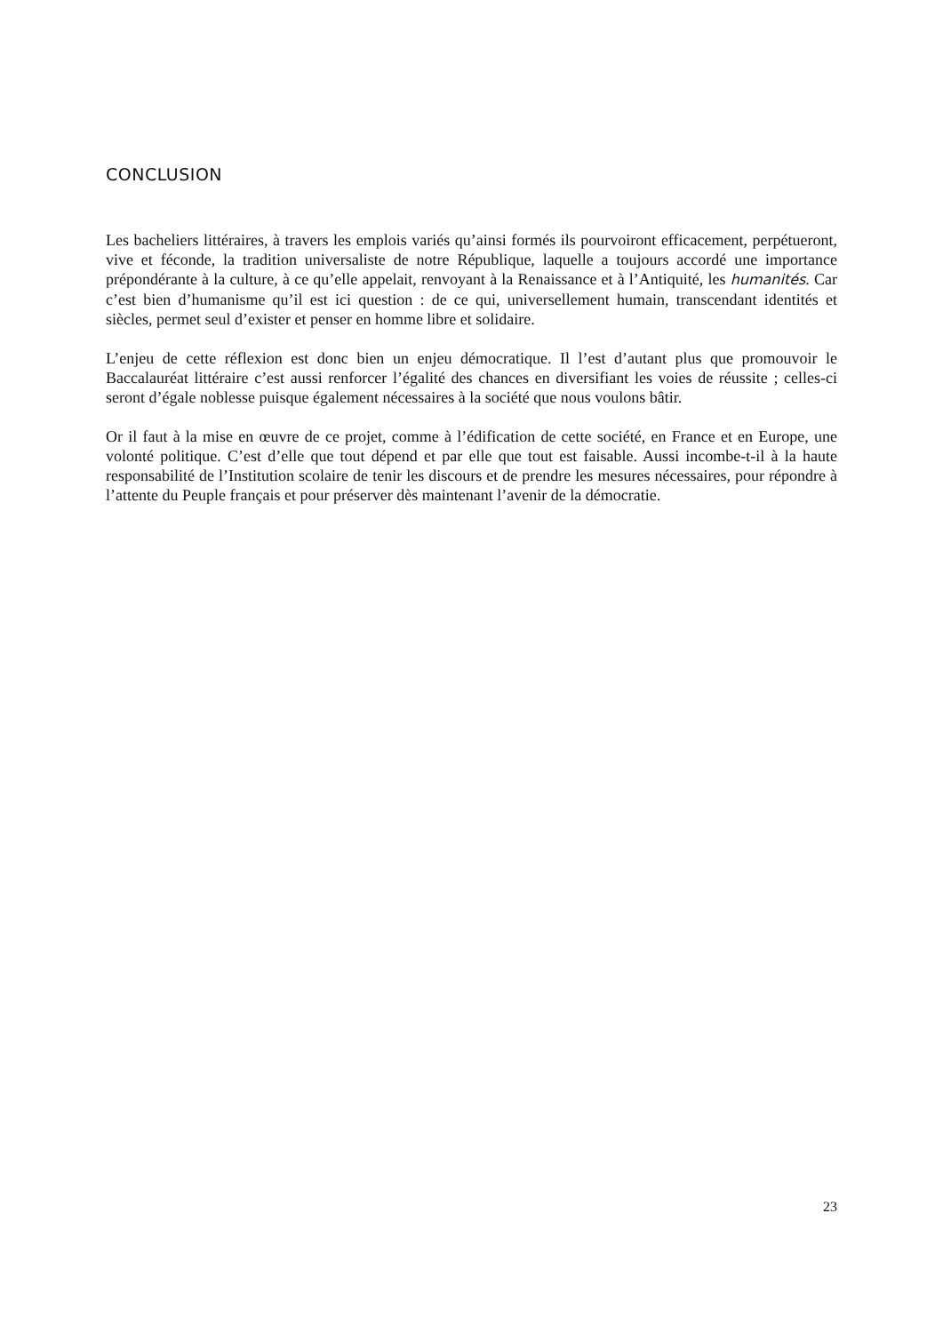CONCLUSION
Les bacheliers littéraires, à travers les emplois variés qu’ainsi formés ils pourvoiront efficacement, perpétueront, vive et féconde, la tradition universaliste de notre République, laquelle a toujours accordé une importance prépondérante à la culture, à ce qu’elle appelait, renvoyant à la Renaissance et à l’Antiquité, les humanités. Car c’est bien d’humanisme qu’il est ici question : de ce qui, universellement humain, transcendant identités et siècles, permet seul d’exister et penser en homme libre et solidaire.
L’enjeu de cette réflexion est donc bien un enjeu démocratique. Il l’est d’autant plus que promouvoir le Baccalauréat littéraire c’est aussi renforcer l’égalité des chances en diversifiant les voies de réussite ; celles-ci seront d’égale noblesse puisque également nécessaires à la société que nous voulons bâtir.
Or il faut à la mise en œuvre de ce projet, comme à l’édification de cette société, en France et en Europe, une volonté politique. C’est d’elle que tout dépend et par elle que tout est faisable. Aussi incombe-t-il à la haute responsabilité de l’Institution scolaire de tenir les discours et de prendre les mesures nécessaires, pour répondre à l’attente du Peuple français et pour préserver dès maintenant l’avenir de la démocratie.
23